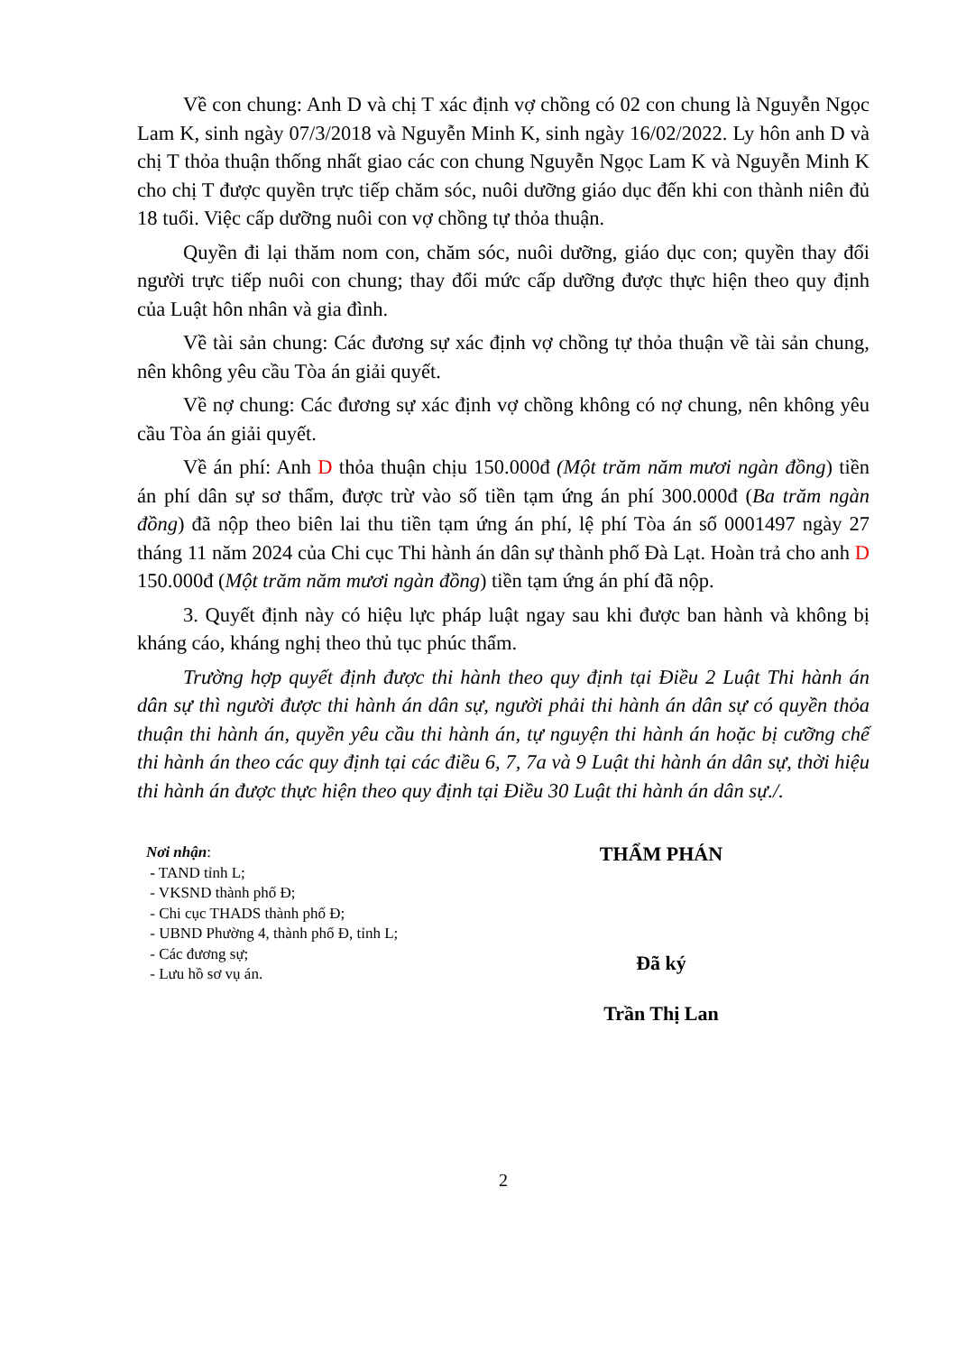Về con chung: Anh D và chị T xác định vợ chồng có 02 con chung là Nguyễn Ngọc Lam K, sinh ngày 07/3/2018 và Nguyễn Minh K, sinh ngày 16/02/2022. Ly hôn anh D và chị T thỏa thuận thống nhất giao các con chung Nguyễn Ngọc Lam K và Nguyễn Minh K cho chị T được quyền trực tiếp chăm sóc, nuôi dưỡng giáo dục đến khi con thành niên đủ 18 tuổi. Việc cấp dưỡng nuôi con vợ chồng tự thỏa thuận.
Quyền đi lại thăm nom con, chăm sóc, nuôi dưỡng, giáo dục con; quyền thay đổi người trực tiếp nuôi con chung; thay đổi mức cấp dưỡng được thực hiện theo quy định của Luật hôn nhân và gia đình.
Về tài sản chung: Các đương sự xác định vợ chồng tự thỏa thuận về tài sản chung, nên không yêu cầu Tòa án giải quyết.
Về nợ chung: Các đương sự xác định vợ chồng không có nợ chung, nên không yêu cầu Tòa án giải quyết.
Về án phí: Anh D thỏa thuận chịu 150.000đ (Một trăm năm mươi ngàn đồng) tiền án phí dân sự sơ thẩm, được trừ vào số tiền tạm ứng án phí 300.000đ (Ba trăm ngàn đồng) đã nộp theo biên lai thu tiền tạm ứng án phí, lệ phí Tòa án số 0001497 ngày 27 tháng 11 năm 2024 của Chi cục Thi hành án dân sự thành phố Đà Lạt. Hoàn trả cho anh D 150.000đ (Một trăm năm mươi ngàn đồng) tiền tạm ứng án phí đã nộp.
3. Quyết định này có hiệu lực pháp luật ngay sau khi được ban hành và không bị kháng cáo, kháng nghị theo thủ tục phúc thẩm.
Trường hợp quyết định được thi hành theo quy định tại Điều 2 Luật Thi hành án dân sự thì người được thi hành án dân sự, người phải thi hành án dân sự có quyền thỏa thuận thi hành án, quyền yêu cầu thi hành án, tự nguyện thi hành án hoặc bị cưỡng chế thi hành án theo các quy định tại các điều 6, 7, 7a và 9 Luật thi hành án dân sự, thời hiệu thi hành án được thực hiện theo quy định tại Điều 30 Luật thi hành án dân sự./.
Nơi nhận:
- TAND tỉnh L;
- VKSND thành phố Đ;
- Chi cục THADS thành phố Đ;
- UBND Phường 4, thành phố Đ, tỉnh L;
- Các đương sự;
- Lưu hồ sơ vụ án.
THẨM PHÁN
Đã ký
Trần Thị Lan
2